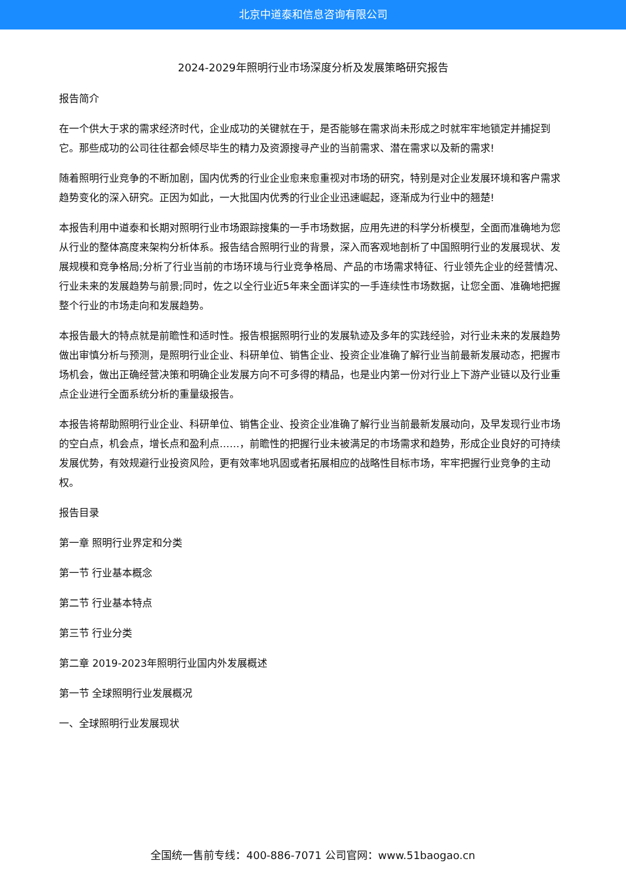北京中道泰和信息咨询有限公司
2024-2029年照明行业市场深度分析及发展策略研究报告
报告简介
在一个供大于求的需求经济时代，企业成功的关键就在于，是否能够在需求尚未形成之时就牢牢地锁定并捕捉到它。那些成功的公司往往都会倾尽毕生的精力及资源搜寻产业的当前需求、潜在需求以及新的需求!
随着照明行业竞争的不断加剧，国内优秀的行业企业愈来愈重视对市场的研究，特别是对企业发展环境和客户需求趋势变化的深入研究。正因为如此，一大批国内优秀的行业企业迅速崛起，逐渐成为行业中的翘楚!
本报告利用中道泰和长期对照明行业市场跟踪搜集的一手市场数据，应用先进的科学分析模型，全面而准确地为您从行业的整体高度来架构分析体系。报告结合照明行业的背景，深入而客观地剖析了中国照明行业的发展现状、发展规模和竞争格局;分析了行业当前的市场环境与行业竞争格局、产品的市场需求特征、行业领先企业的经营情况、行业未来的发展趋势与前景;同时，佐之以全行业近5年来全面详实的一手连续性市场数据，让您全面、准确地把握整个行业的市场走向和发展趋势。
本报告最大的特点就是前瞻性和适时性。报告根据照明行业的发展轨迹及多年的实践经验，对行业未来的发展趋势做出审慎分析与预测，是照明行业企业、科研单位、销售企业、投资企业准确了解行业当前最新发展动态，把握市场机会，做出正确经营决策和明确企业发展方向不可多得的精品，也是业内第一份对行业上下游产业链以及行业重点企业进行全面系统分析的重量级报告。
本报告将帮助照明行业企业、科研单位、销售企业、投资企业准确了解行业当前最新发展动向，及早发现行业市场的空白点，机会点，增长点和盈利点……，前瞻性的把握行业未被满足的市场需求和趋势，形成企业良好的可持续发展优势，有效规避行业投资风险，更有效率地巩固或者拓展相应的战略性目标市场，牢牢把握行业竞争的主动权。
报告目录
第一章 照明行业界定和分类
第一节 行业基本概念
第二节 行业基本特点
第三节 行业分类
第二章 2019-2023年照明行业国内外发展概述
第一节 全球照明行业发展概况
一、全球照明行业发展现状
全国统一售前专线：400-886-7071 公司官网：www.51baogao.cn